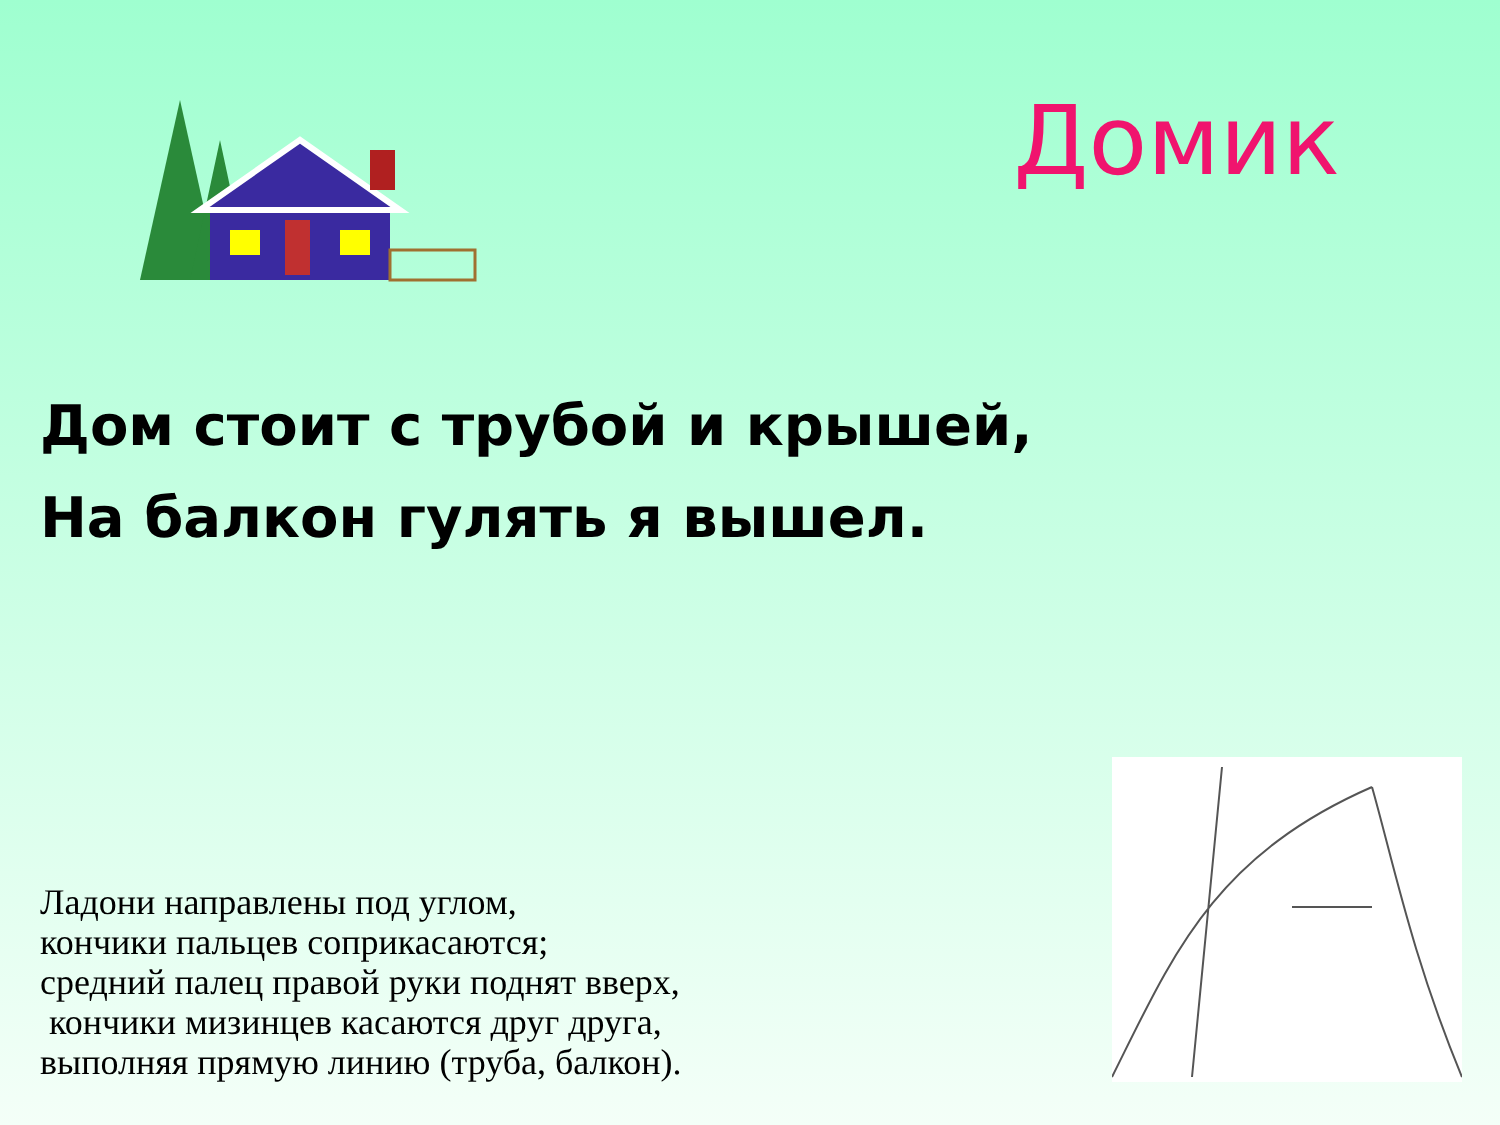Домик
Дом стоит с трубой и крышей,
На балкон гулять я вышел.
Ладони направлены под углом,
кончики пальцев соприкасаются;
средний палец правой руки поднят вверх,
кончики мизинцев касаются друг друга,
выполняя прямую линию (труба, балкон).